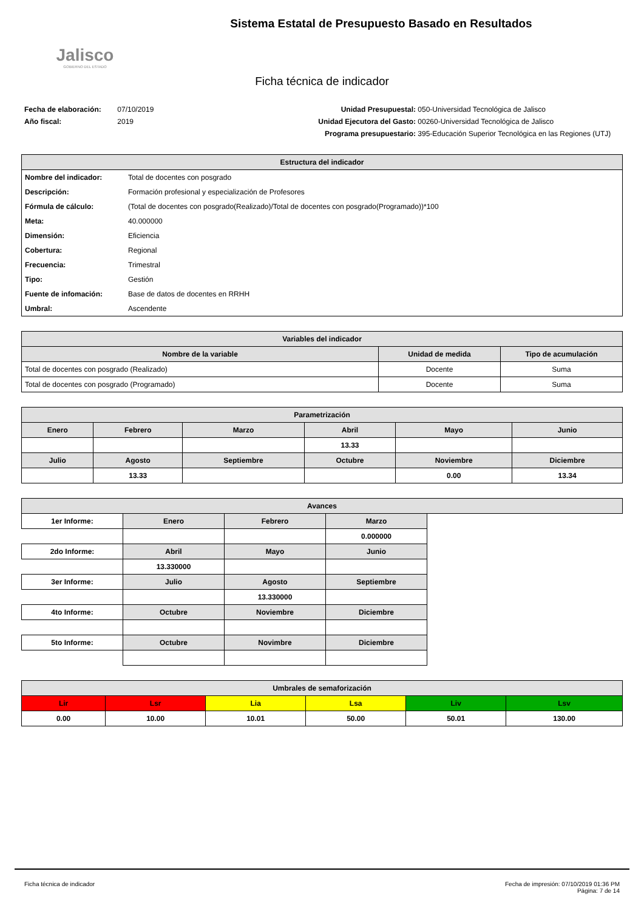Jalisco
GOBIERNO DEL ESTADO
Sistema Estatal de Presupuesto Basado en Resultados
Ficha técnica de indicador
Fecha de elaboración: 07/10/2019
Año fiscal: 2019
Unidad Presupuestal: 050-Universidad Tecnológica de Jalisco
Unidad Ejecutora del Gasto: 00260-Universidad Tecnológica de Jalisco
Programa presupuestario: 395-Educación Superior Tecnológica en las Regiones (UTJ)
| Estructura del indicador | |
| --- | --- |
| Nombre del indicador: | Total de docentes con posgrado |
| Descripción: | Formación profesional y especialización de Profesores |
| Fórmula de cálculo: | (Total de docentes con posgrado(Realizado)/Total de docentes con posgrado(Programado))*100 |
| Meta: | 40.000000 |
| Dimensión: | Eficiencia |
| Cobertura: | Regional |
| Frecuencia: | Trimestral |
| Tipo: | Gestión |
| Fuente de infomación: | Base de datos de docentes en RRHH |
| Umbral: | Ascendente |
| Variables del indicador | | |
| --- | --- | --- |
| Nombre de la variable | Unidad de medida | Tipo de acumulación |
| Total de docentes con posgrado (Realizado) | Docente | Suma |
| Total de docentes con posgrado (Programado) | Docente | Suma |
| Parametrización | | | | | |
| --- | --- | --- | --- | --- | --- |
| Enero | Febrero | Marzo | Abril | Mayo | Junio |
| | | | 13.33 | | |
| Julio | Agosto | Septiembre | Octubre | Noviembre | Diciembre |
| | 13.33 | | | 0.00 | 13.34 |
| Avances | | | | |
| --- | --- | --- | --- | --- |
| 1er Informe: | Enero | Febrero | Marzo | |
| | | | 0.000000 | |
| 2do Informe: | Abril | Mayo | Junio | |
| | 13.330000 | | | |
| 3er Informe: | Julio | Agosto | Septiembre | |
| | | 13.330000 | | |
| 4to Informe: | Octubre | Noviembre | Diciembre | |
| 5to Informe: | Octubre | Novimbre | Diciembre | |
| Umbrales de semaforización | | | | | |
| --- | --- | --- | --- | --- | --- |
| Lir | Lsr | Lia | Lsa | Liv | Lsv |
| 0.00 | 10.00 | 10.01 | 50.00 | 50.01 | 130.00 |
Ficha técnica de indicador Fecha de impresión: 07/10/2019 01:36 PM
Página: 7 de 14